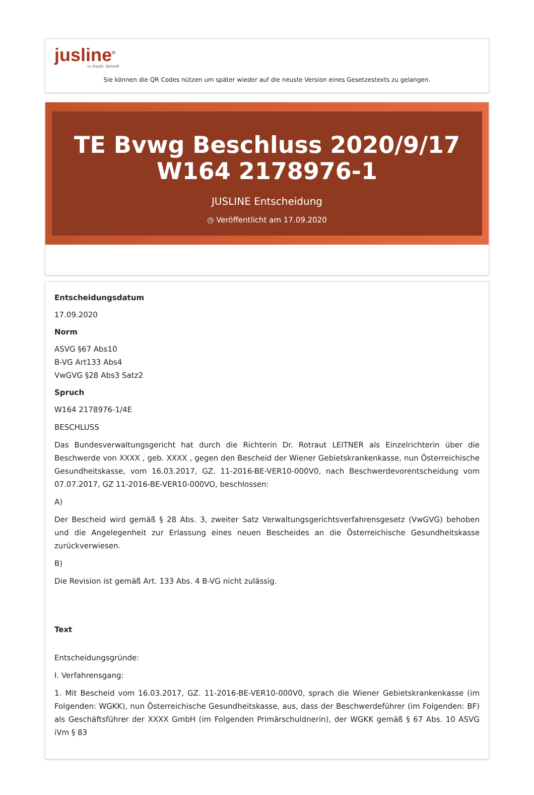jusline<sup>®</sup>
»» Recht. Schnell
Sie können die QR Codes nützen um später wieder auf die neuste Version eines Gesetzestexts zu gelangen.
TE Bvwg Beschluss 2020/9/17 W164 2178976-1
JUSLINE Entscheidung
◷ Veröffentlicht am 17.09.2020
Entscheidungsdatum
17.09.2020
Norm
ASVG §67 Abs10
B-VG Art133 Abs4
VwGVG §28 Abs3 Satz2
Spruch
W164 2178976-1/4E
BESCHLUSS
Das Bundesverwaltungsgericht hat durch die Richterin Dr. Rotraut LEITNER als Einzelrichterin über die Beschwerde von XXXX , geb. XXXX , gegen den Bescheid der Wiener Gebietskrankenkasse, nun Österreichische Gesundheitskasse, vom 16.03.2017, GZ. 11-2016-BE-VER10-000V0, nach Beschwerdevorentscheidung vom 07.07.2017, GZ 11-2016-BE-VER10-000VO, beschlossen:
A)
Der Bescheid wird gemäß § 28 Abs. 3, zweiter Satz Verwaltungsgerichtsverfahrensgesetz (VwGVG) behoben und die Angelegenheit zur Erlassung eines neuen Bescheides an die Österreichische Gesundheitskasse zurückverwiesen.
B)
Die Revision ist gemäß Art. 133 Abs. 4 B-VG nicht zulässig.
Text
Entscheidungsgründe:
I. Verfahrensgang:
1. Mit Bescheid vom 16.03.2017, GZ. 11-2016-BE-VER10-000V0, sprach die Wiener Gebietskrankenkasse (im Folgenden: WGKK), nun Österreichische Gesundheitskasse, aus, dass der Beschwerdeführer (im Folgenden: BF) als Geschäftsführer der XXXX GmbH (im Folgenden Primärschuldnerin), der WGKK gemäß § 67 Abs. 10 ASVG iVm § 83